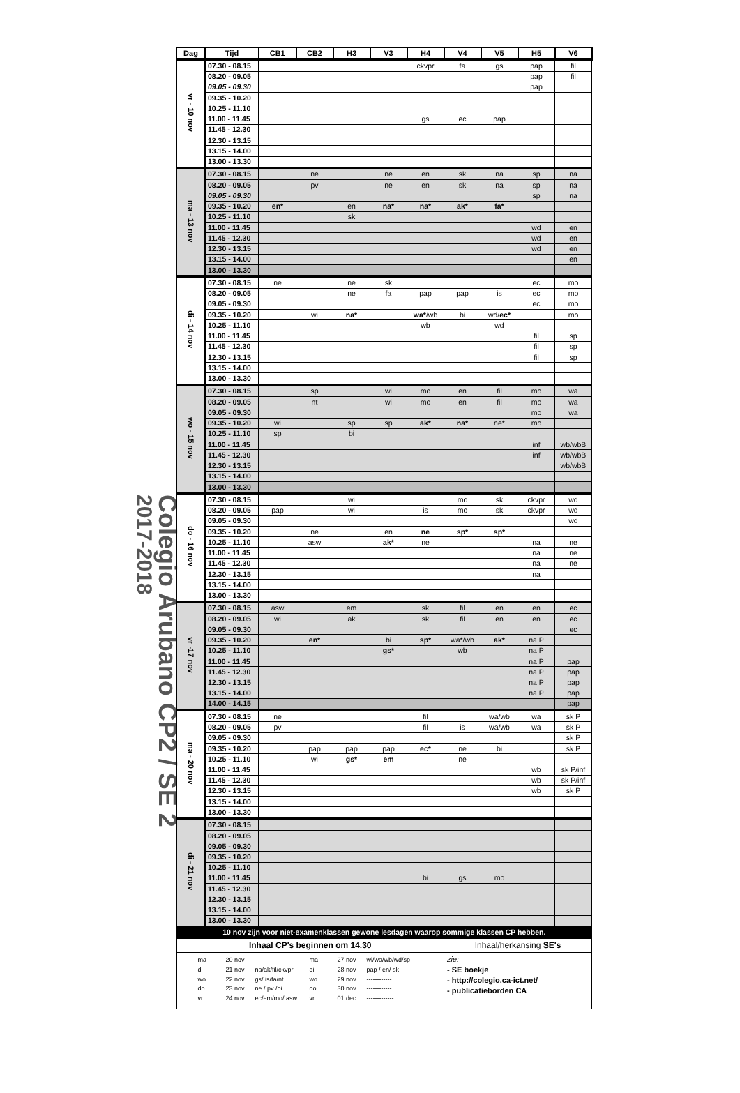Colegio Arubano CP2 / SE 2
2017-2018
| Dag | Tijd | CB1 | CB2 | H3 | V3 | H4 | V4 | V5 | H5 | V6 |
| --- | --- | --- | --- | --- | --- | --- | --- | --- | --- | --- |
| vr - 10 nov | 07.30 - 08.15 | | | | | ckvpr | fa | gs | pap | fil |
| | 08.20 - 09.05 | | | | | | | | pap | fil |
| | 09.05 - 09.30 | | | | | | | | pap | |
| | 09.35 - 10.20 | | | | | | | | | |
| | 10.25 - 11.10 | | | | | | | | | |
| | 11.00 - 11.45 | | | | | gs | ec | pap | | |
| | 11.45 - 12.30 | | | | | | | | | |
| | 12.30 - 13.15 | | | | | | | | | |
| | 13.15 - 14.00 | | | | | | | | | |
| | 13.00 - 13.30 | | | | | | | | | |
| ma - 13 nov | 07.30 - 08.15 | | ne | | ne | en | sk | na | sp | na |
| | 08.20 - 09.05 | | pv | | ne | en | sk | na | sp | na |
| | 09.05 - 09.30 | | | | | | | | sp | na |
| | 09.35 - 10.20 | en* | | en | na* | na* | ak* | fa* | | |
| | 10.25 - 11.10 | | | sk | | | | | | |
| | 11.00 - 11.45 | | | | | | | | wd | en |
| | 11.45 - 12.30 | | | | | | | | wd | en |
| | 12.30 - 13.15 | | | | | | | | wd | en |
| | 13.15 - 14.00 | | | | | | | | | en |
| | 13.00 - 13.30 | | | | | | | | | |
| di - 14 nov | 07.30 - 08.15 | ne | | ne | sk | | | | ec | mo |
| | 08.20 - 09.05 | | | ne | fa | pap | pap | is | ec | mo |
| | 09.05 - 09.30 | | | | | | | | ec | mo |
| | 09.35 - 10.20 | | wi | na* | | wa* /wb | bi | wd/ ec* | | mo |
| | 10.25 - 11.10 | | | | | wb | | wd | | |
| | 11.00 - 11.45 | | | | | | | | fil | sp |
| | 11.45 - 12.30 | | | | | | | | fil | sp |
| | 12.30 - 13.15 | | | | | | | | fil | sp |
| | 13.15 - 14.00 | | | | | | | | | |
| | 13.00 - 13.30 | | | | | | | | | |
| wo - 15 nov | 07.30 - 08.15 | | sp | | wi | mo | en | fil | mo | wa |
| | 08.20 - 09.05 | | nt | | wi | mo | en | fil | mo | wa |
| | 09.05 - 09.30 | | | | | | | | mo | wa |
| | 09.35 - 10.20 | wi | | sp | sp | ak* | na* | ne* | mo | |
| | 10.25 - 11.10 | sp | | bi | | | | | | |
| | 11.00 - 11.45 | | | | | | | | inf | wb/wbB |
| | 11.45 - 12.30 | | | | | | | | inf | wb/wbB |
| | 12.30 - 13.15 | | | | | | | | | wb/wbB |
| | 13.15 - 14.00 | | | | | | | | | |
| | 13.00 - 13.30 | | | | | | | | | |
| do - 16 nov | 07.30 - 08.15 | | | wi | | | mo | sk | ckvpr | wd |
| | 08.20 - 09.05 | pap | | wi | | is | mo | sk | ckvpr | wd |
| | 09.05 - 09.30 | | | | | | | | | wd |
| | 09.35 - 10.20 | | ne | | en | ne | sp* | sp* | | |
| | 10.25 - 11.10 | | asw | | ak* | ne | | | na | ne |
| | 11.00 - 11.45 | | | | | | | | na | ne |
| | 11.45 - 12.30 | | | | | | | | na | ne |
| | 12.30 - 13.15 | | | | | | | | na | |
| | 13.15 - 14.00 | | | | | | | | | |
| | 13.00 - 13.30 | | | | | | | | | |
| vr -17 nov | 07.30 - 08.15 | asw | | em | | sk | fil | en | en | ec |
| | 08.20 - 09.05 | wi | | ak | | sk | fil | en | en | ec |
| | 09.05 - 09.30 | | | | | | | | | ec |
| | 09.35 - 10.20 | | en* | | bi | sp* | wa*/wb | ak* | na P | |
| | 10.25 - 11.10 | | | | gs* | | wb | | na P | |
| | 11.00 - 11.45 | | | | | | | | na P | pap |
| | 11.45 - 12.30 | | | | | | | | na P | pap |
| | 12.30 - 13.15 | | | | | | | | na P | pap |
| | 13.15 - 14.00 | | | | | | | | na P | pap |
| | 14.00 - 14.15 | | | | | | | | | pap |
| ma - 20 nov | 07.30 - 08.15 | ne | | | | fil | | wa/wb | wa | sk P |
| | 08.20 - 09.05 | pv | | | | fil | is | wa/wb | wa | sk P |
| | 09.05 - 09.30 | | | | | | | | | sk P |
| | 09.35 - 10.20 | | pap | pap | pap | ec* | ne | bi | | sk P |
| | 10.25 - 11.10 | | wi | gs* | em | | ne | | | |
| | 11.00 - 11.45 | | | | | | | | wb | sk P/inf |
| | 11.45 - 12.30 | | | | | | | | wb | sk P/inf |
| | 12.30 - 13.15 | | | | | | | | wb | sk P |
| | 13.15 - 14.00 | | | | | | | | | |
| | 13.00 - 13.30 | | | | | | | | | |
| di - 21 nov | 07.30 - 08.15 | | | | | | | | | |
| | 08.20 - 09.05 | | | | | | | | | |
| | 09.05 - 09.30 | | | | | | | | | |
| | 09.35 - 10.20 | | | | | | | | | |
| | 10.25 - 11.10 | | | | | | | | | |
| | 11.00 - 11.45 | | | | | bi | gs | mo | | |
| | 11.45 - 12.30 | | | | | | | | | |
| | 12.30 - 13.15 | | | | | | | | | |
| | 13.15 - 14.00 | | | | | | | | | |
| | 13.00 - 13.30 | | | | | | | | | |
| 10 nov zijn voor niet-examenklassen gewone lesdagen waarop sommige klassen CP hebben. | | | | | | | | | | |
| Inhaal CP's beginnen om 14.30 | | | | | | | Inhaal/herkansing SE's | | | |
| / ma / 20 nov / ----------- / ma / 27 nov / wi/wa/wb/wd/sp / / di / 21 nov / na/ak/fil/ckvpr / di / 28 nov / pap / en/ sk / / wo / 22 nov / gs/ is/fa/nt / wo / 29 nov / ------------ / / do / 23 nov / ne / pv /bi / do / 30 nov / ------------ / / vr / 24 nov / ec/em/mo/ asw / vr / 01 dec / ------------- / | | | | | | | zie: - SE boekje - http://colegio.ca-ict.net/ - publicatieborden CA | | | |